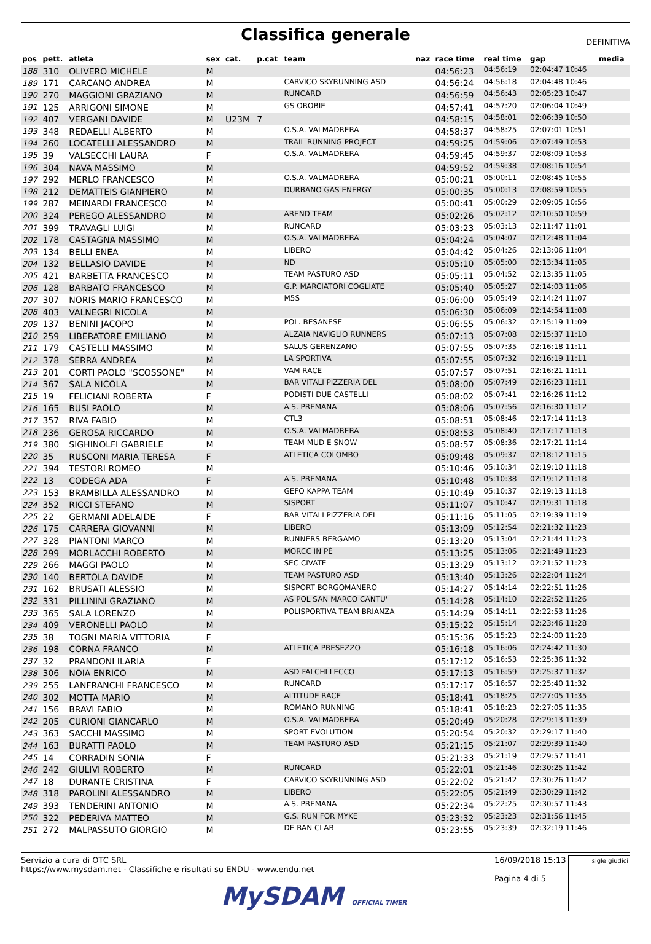Classifica generale
DEFINITIVA
| pos | pett. | atleta | sex | cat. | p.cat | team | naz | race time | real time | gap | media |
| --- | --- | --- | --- | --- | --- | --- | --- | --- | --- | --- | --- |
| 188 | 310 | OLIVERO MICHELE | M | | | | | 04:56:23 | 04:56:19 | 02:04:47 10:46 | |
| 189 | 171 | CARCANO ANDREA | M | | | CARVICO SKYRUNNING ASD | | 04:56:24 | 04:56:18 | 02:04:48 10:46 | |
| 190 | 270 | MAGGIONI GRAZIANO | M | | | RUNCARD | | 04:56:59 | 04:56:43 | 02:05:23 10:47 | |
| 191 | 125 | ARRIGONI SIMONE | M | | | GS OROBIE | | 04:57:41 | 04:57:20 | 02:06:04 10:49 | |
| 192 | 407 | VERGANI DAVIDE | M | U23M | 7 | | | 04:58:15 | 04:58:01 | 02:06:39 10:50 | |
| 193 | 348 | REDAELLI ALBERTO | M | | | O.S.A. VALMADRERA | | 04:58:37 | 04:58:25 | 02:07:01 10:51 | |
| 194 | 260 | LOCATELLI ALESSANDRO | M | | | TRAIL RUNNING PROJECT | | 04:59:25 | 04:59:06 | 02:07:49 10:53 | |
| 195 | 39 | VALSECCHI LAURA | F | | | O.S.A. VALMADRERA | | 04:59:45 | 04:59:37 | 02:08:09 10:53 | |
| 196 | 304 | NAVA MASSIMO | M | | | | | 04:59:52 | 04:59:38 | 02:08:16 10:54 | |
| 197 | 292 | MERLO FRANCESCO | M | | | O.S.A. VALMADRERA | | 05:00:21 | 05:00:11 | 02:08:45 10:55 | |
| 198 | 212 | DEMATTEIS GIANPIERO | M | | | DURBANO GAS ENERGY | | 05:00:35 | 05:00:13 | 02:08:59 10:55 | |
| 199 | 287 | MEINARDI FRANCESCO | M | | | | | 05:00:41 | 05:00:29 | 02:09:05 10:56 | |
| 200 | 324 | PEREGO ALESSANDRO | M | | | AREND TEAM | | 05:02:26 | 05:02:12 | 02:10:50 10:59 | |
| 201 | 399 | TRAVAGLI LUIGI | M | | | RUNCARD | | 05:03:23 | 05:03:13 | 02:11:47 11:01 | |
| 202 | 178 | CASTAGNA MASSIMO | M | | | O.S.A. VALMADRERA | | 05:04:24 | 05:04:07 | 02:12:48 11:04 | |
| 203 | 134 | BELLI ENEA | M | | | LIBERO | | 05:04:42 | 05:04:26 | 02:13:06 11:04 | |
| 204 | 132 | BELLASIO DAVIDE | M | | | ND | | 05:05:10 | 05:05:00 | 02:13:34 11:05 | |
| 205 | 421 | BARBETTA FRANCESCO | M | | | TEAM PASTURO ASD | | 05:05:11 | 05:04:52 | 02:13:35 11:05 | |
| 206 | 128 | BARBATO FRANCESCO | M | | | G.P. MARCIATORI COGLIATE | | 05:05:40 | 05:05:27 | 02:14:03 11:06 | |
| 207 | 307 | NORIS MARIO FRANCESCO | M | | | M5S | | 05:06:00 | 05:05:49 | 02:14:24 11:07 | |
| 208 | 403 | VALNEGRI NICOLA | M | | | | | 05:06:30 | 05:06:09 | 02:14:54 11:08 | |
| 209 | 137 | BENINI JACOPO | M | | | POL. BESANESE | | 05:06:55 | 05:06:32 | 02:15:19 11:09 | |
| 210 | 259 | LIBERATORE EMILIANO | M | | | ALZAIA NAVIGLIO RUNNERS | | 05:07:13 | 05:07:08 | 02:15:37 11:10 | |
| 211 | 179 | CASTELLI MASSIMO | M | | | SALUS GERENZANO | | 05:07:55 | 05:07:35 | 02:16:18 11:11 | |
| 212 | 378 | SERRA ANDREA | M | | | LA SPORTIVA | | 05:07:55 | 05:07:32 | 02:16:19 11:11 | |
| 213 | 201 | CORTI PAOLO "SCOSSONE" | M | | | VAM RACE | | 05:07:57 | 05:07:51 | 02:16:21 11:11 | |
| 214 | 367 | SALA NICOLA | M | | | BAR VITALI PIZZERIA DEL | | 05:08:00 | 05:07:49 | 02:16:23 11:11 | |
| 215 | 19 | FELICIANI ROBERTA | F | | | PODISTI DUE CASTELLI | | 05:08:02 | 05:07:41 | 02:16:26 11:12 | |
| 216 | 165 | BUSI PAOLO | M | | | A.S. PREMANA | | 05:08:06 | 05:07:56 | 02:16:30 11:12 | |
| 217 | 357 | RIVA FABIO | M | | | CTL3 | | 05:08:51 | 05:08:46 | 02:17:14 11:13 | |
| 218 | 236 | GEROSA RICCARDO | M | | | O.S.A. VALMADRERA | | 05:08:53 | 05:08:40 | 02:17:17 11:13 | |
| 219 | 380 | SIGHINOLFI GABRIELE | M | | | TEAM MUD E SNOW | | 05:08:57 | 05:08:36 | 02:17:21 11:14 | |
| 220 | 35 | RUSCONI MARIA TERESA | F | | | ATLETICA COLOMBO | | 05:09:48 | 05:09:37 | 02:18:12 11:15 | |
| 221 | 394 | TESTORI ROMEO | M | | | | | 05:10:46 | 05:10:34 | 02:19:10 11:18 | |
| 222 | 13 | CODEGA ADA | F | | | A.S. PREMANA | | 05:10:48 | 05:10:38 | 02:19:12 11:18 | |
| 223 | 153 | BRAMBILLA ALESSANDRO | M | | | GEFO KAPPA TEAM | | 05:10:49 | 05:10:37 | 02:19:13 11:18 | |
| 224 | 352 | RICCI STEFANO | M | | | SISPORT | | 05:11:07 | 05:10:47 | 02:19:31 11:18 | |
| 225 | 22 | GERMANI ADELAIDE | F | | | BAR VITALI PIZZERIA DEL | | 05:11:16 | 05:11:05 | 02:19:39 11:19 | |
| 226 | 175 | CARRERA GIOVANNI | M | | | LIBERO | | 05:13:09 | 05:12:54 | 02:21:32 11:23 | |
| 227 | 328 | PIANTONI MARCO | M | | | RUNNERS BERGAMO | | 05:13:20 | 05:13:04 | 02:21:44 11:23 | |
| 228 | 299 | MORLACCHI ROBERTO | M | | | MORCC IN PÈ | | 05:13:25 | 05:13:06 | 02:21:49 11:23 | |
| 229 | 266 | MAGGI PAOLO | M | | | SEC CIVATE | | 05:13:29 | 05:13:12 | 02:21:52 11:23 | |
| 230 | 140 | BERTOLA DAVIDE | M | | | TEAM PASTURO ASD | | 05:13:40 | 05:13:26 | 02:22:04 11:24 | |
| 231 | 162 | BRUSATI ALESSIO | M | | | SISPORT BORGOMANERO | | 05:14:27 | 05:14:14 | 02:22:51 11:26 | |
| 232 | 331 | PILLININI GRAZIANO | M | | | AS POL SAN MARCO CANTU' | | 05:14:28 | 05:14:10 | 02:22:52 11:26 | |
| 233 | 365 | SALA LORENZO | M | | | POLISPORTIVA TEAM BRIANZA | | 05:14:29 | 05:14:11 | 02:22:53 11:26 | |
| 234 | 409 | VERONELLI PAOLO | M | | | | | 05:15:22 | 05:15:14 | 02:23:46 11:28 | |
| 235 | 38 | TOGNI MARIA VITTORIA | F | | | | | 05:15:36 | 05:15:23 | 02:24:00 11:28 | |
| 236 | 198 | CORNA FRANCO | M | | | ATLETICA PRESEZZO | | 05:16:18 | 05:16:06 | 02:24:42 11:30 | |
| 237 | 32 | PRANDONI ILARIA | F | | | | | 05:17:12 | 05:16:53 | 02:25:36 11:32 | |
| 238 | 306 | NOIA ENRICO | M | | | ASD FALCHI LECCO | | 05:17:13 | 05:16:59 | 02:25:37 11:32 | |
| 239 | 255 | LANFRANCHI FRANCESCO | M | | | RUNCARD | | 05:17:17 | 05:16:57 | 02:25:40 11:32 | |
| 240 | 302 | MOTTA MARIO | M | | | ALTITUDE RACE | | 05:18:41 | 05:18:25 | 02:27:05 11:35 | |
| 241 | 156 | BRAVI FABIO | M | | | ROMANO RUNNING | | 05:18:41 | 05:18:23 | 02:27:05 11:35 | |
| 242 | 205 | CURIONI GIANCARLO | M | | | O.S.A. VALMADRERA | | 05:20:49 | 05:20:28 | 02:29:13 11:39 | |
| 243 | 363 | SACCHI MASSIMO | M | | | SPORT EVOLUTION | | 05:20:54 | 05:20:32 | 02:29:17 11:40 | |
| 244 | 163 | BURATTI PAOLO | M | | | TEAM PASTURO ASD | | 05:21:15 | 05:21:07 | 02:29:39 11:40 | |
| 245 | 14 | CORRADIN SONIA | F | | | | | 05:21:33 | 05:21:19 | 02:29:57 11:41 | |
| 246 | 242 | GIULIVI ROBERTO | M | | | RUNCARD | | 05:22:01 | 05:21:46 | 02:30:25 11:42 | |
| 247 | 18 | DURANTE CRISTINA | F | | | CARVICO SKYRUNNING ASD | | 05:22:02 | 05:21:42 | 02:30:26 11:42 | |
| 248 | 318 | PAROLINI ALESSANDRO | M | | | LIBERO | | 05:22:05 | 05:21:49 | 02:30:29 11:42 | |
| 249 | 393 | TENDERINI ANTONIO | M | | | A.S. PREMANA | | 05:22:34 | 05:22:25 | 02:30:57 11:43 | |
| 250 | 322 | PEDERIVA MATTEO | M | | | G.S. RUN FOR MYKE | | 05:23:32 | 05:23:23 | 02:31:56 11:45 | |
| 251 | 272 | MALPASSUTO GIORGIO | M | | | DE RAN CLAB | | 05:23:55 | 05:23:39 | 02:32:19 11:46 | |
Servizio a cura di OTC SRL
https://www.mysdam.net - Classifiche e risultati su ENDU - www.endu.net
16/09/2018 15:13
Pagina 4 di 5
sigle giudici
MySDAM OFFICIAL TIMER